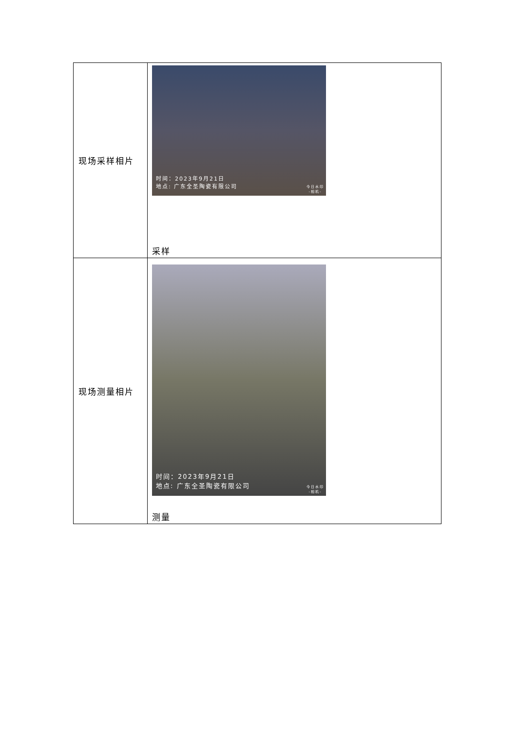| 现场采样相片 | 时间：2023年9月21日 地点: 广东全圣陶瓷有限公司 今日水印 -相机- 采样 |
| 现场测量相片 | 时间：2023年9月21日 地点: 广东全圣陶瓷有限公司 今日水印 -相机- 测量 |